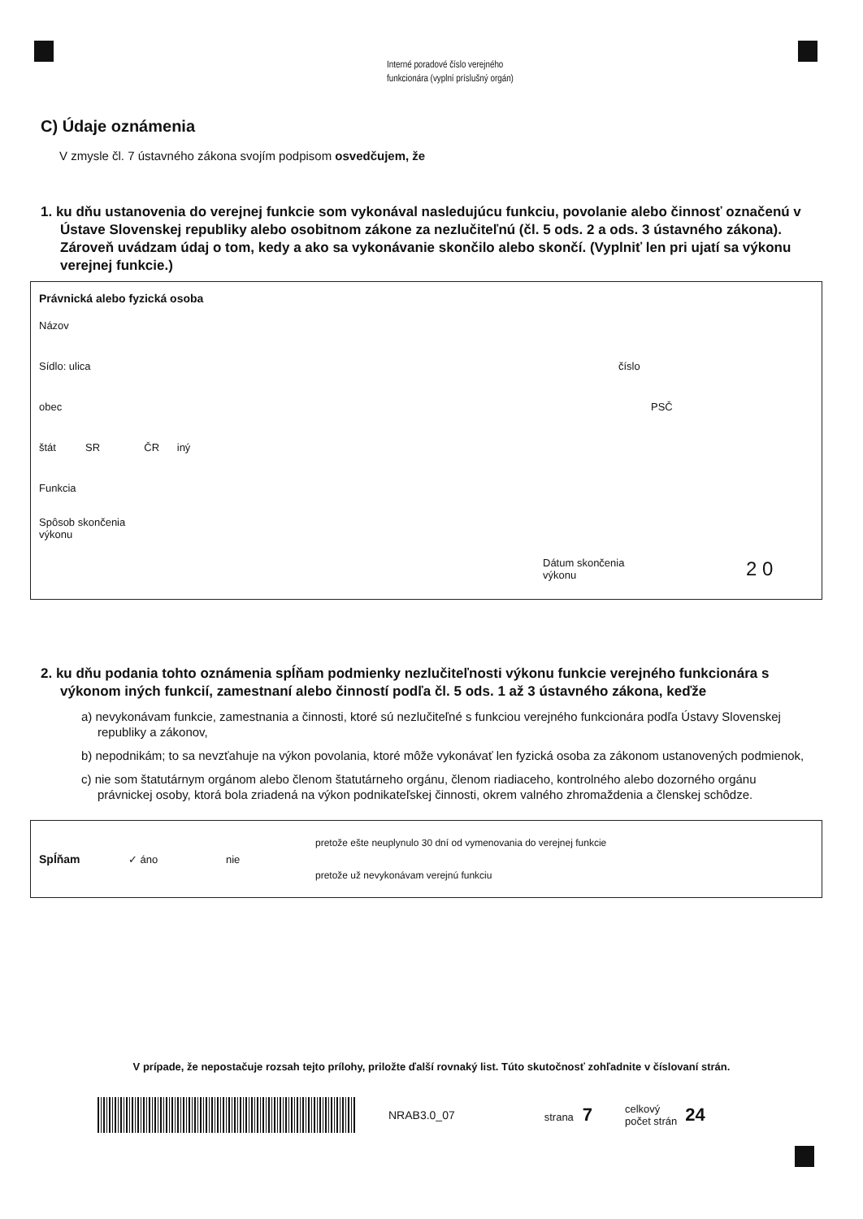Interné poradové číslo verejného
funkcionára (vyplní príslušný orgán)
C) Údaje oznámenia
V zmysle čl. 7 ústavného zákona svojím podpisom osvedčujem, že
1. ku dňu ustanovenia do verejnej funkcie som vykonával nasledujúcu funkciu, povolanie alebo činnosť označenú v Ústave Slovenskej republiky alebo osobitnom zákone za nezlučiteľnú (čl. 5 ods. 2 a ods. 3 ústavného zákona). Zároveň uvádzam údaj o tom, kedy a ako sa vykonávanie skončilo alebo skončí. (Vyplniť len pri ujatí sa výkonu verejnej funkcie.)
Právnická alebo fyzická osoba
Názov
Sídlo: ulica číslo
obec PSČ
štát SR ČR iný
Funkcia
Spôsob skončenia
výkonu
Dátum skončenia
výkonu 2 0
2. ku dňu podania tohto oznámenia spĺňam podmienky nezlučiteľnosti výkonu funkcie verejného funkcionára s výkonom iných funkcií, zamestnaní alebo činností podľa čl. 5 ods. 1 až 3 ústavného zákona, keďže
a) nevykonávam funkcie, zamestnania a činnosti, ktoré sú nezlučiteľné s funkciou verejného funkcionára podľa Ústavy Slovenskej republiky a zákonov,
b) nepodnikám; to sa nevzťahuje na výkon povolania, ktoré môže vykonávať len fyzická osoba za zákonom ustanovených podmienok,
c) nie som štatutárnym orgánom alebo členom štatutárneho orgánu, členom riadiaceho, kontrolného alebo dozorného orgánu právnickej osoby, ktorá bola zriadená na výkon podnikateľskej činnosti, okrem valného zhromaždenia a členskej schôdze.
Spĺňam ✓ áno nie
pretože ešte neuplynulo 30 dní od vymenovania do verejnej funkcie
pretože už nevykonávam verejnú funkciu
V prípade, že nepostačuje rozsah tejto prílohy, priložte ďalší rovnaký list. Túto skutočnosť zohľadnite v číslovaní strán.
NRAB3.0_07 strana 7 celkový
počet strán 24